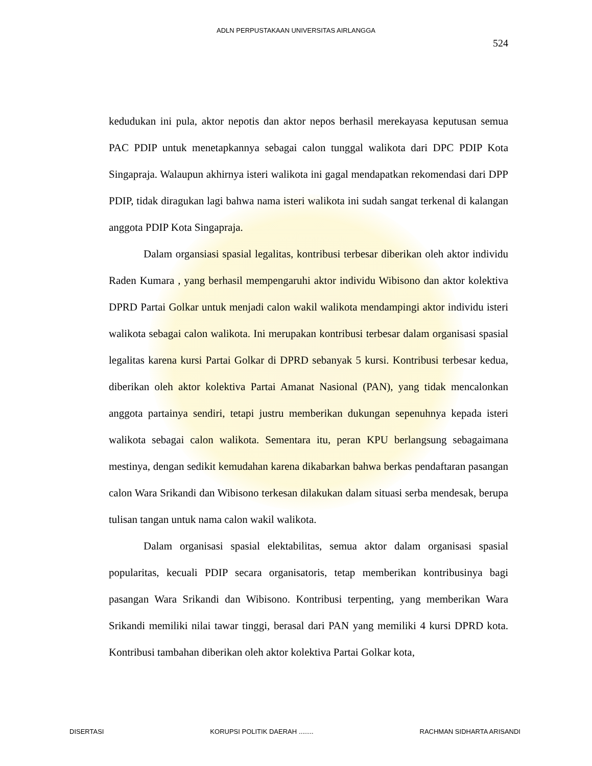ADLN PERPUSTAKAAN UNIVERSITAS AIRLANGGA
524
kedudukan ini pula, aktor nepotis dan aktor nepos berhasil merekayasa keputusan semua PAC PDIP untuk menetapkannya sebagai calon tunggal walikota dari DPC PDIP Kota Singapraja. Walaupun akhirnya isteri walikota ini gagal mendapatkan rekomendasi dari DPP PDIP, tidak diragukan lagi bahwa nama isteri walikota ini sudah sangat terkenal di kalangan anggota PDIP Kota Singapraja.
Dalam organsiasi spasial legalitas, kontribusi terbesar diberikan oleh aktor individu Raden Kumara , yang berhasil mempengaruhi aktor individu Wibisono dan aktor kolektiva DPRD Partai Golkar untuk menjadi calon wakil walikota mendampingi aktor individu isteri walikota sebagai calon walikota. Ini merupakan kontribusi terbesar dalam organisasi spasial legalitas karena kursi Partai Golkar di DPRD sebanyak 5 kursi. Kontribusi terbesar kedua, diberikan oleh aktor kolektiva Partai Amanat Nasional (PAN), yang tidak mencalonkan anggota partainya sendiri, tetapi justru memberikan dukungan sepenuhnya kepada isteri walikota sebagai calon walikota. Sementara itu, peran KPU berlangsung sebagaimana mestinya, dengan sedikit kemudahan karena dikabarkan bahwa berkas pendaftaran pasangan calon Wara Srikandi dan Wibisono terkesan dilakukan dalam situasi serba mendesak, berupa tulisan tangan untuk nama calon wakil walikota.
Dalam organisasi spasial elektabilitas, semua aktor dalam organisasi spasial popularitas, kecuali PDIP secara organisatoris, tetap memberikan kontribusinya bagi pasangan Wara Srikandi dan Wibisono. Kontribusi terpenting, yang memberikan Wara Srikandi memiliki nilai tawar tinggi, berasal dari PAN yang memiliki 4 kursi DPRD kota. Kontribusi tambahan diberikan oleh aktor kolektiva Partai Golkar kota,
DISERTASI KORUPSI POLITIK DAERAH ........ RACHMAN SIDHARTA ARISANDI